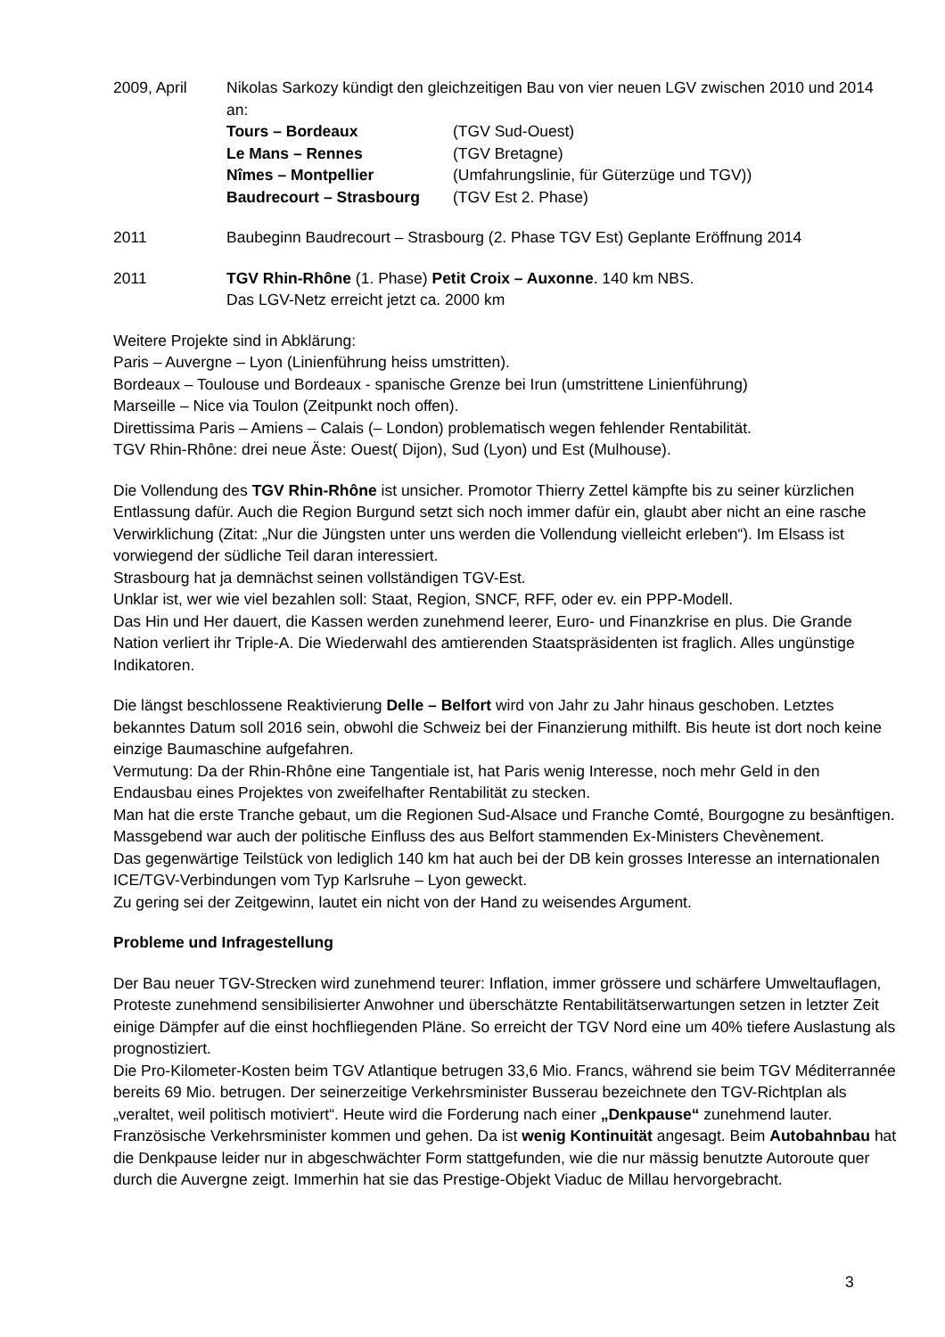2009, April Nikolas Sarkozy kündigt den gleichzeitigen Bau von vier neuen LGV zwischen 2010 und 2014 an:
Tours – Bordeaux (TGV Sud-Ouest)
Le Mans – Rennes (TGV Bretagne)
Nîmes – Montpellier (Umfahrungslinie, für Güterzüge und TGV))
Baudrecourt – Strasbourg (TGV Est 2. Phase)
2011 Baubeginn Baudrecourt – Strasbourg (2. Phase TGV Est) Geplante Eröffnung 2014
2011 TGV Rhin-Rhône (1. Phase) Petit Croix – Auxonne. 140 km NBS.
Das LGV-Netz erreicht jetzt ca. 2000 km
Weitere Projekte sind in Abklärung:
Paris – Auvergne – Lyon (Linienführung heiss umstritten).
Bordeaux – Toulouse und Bordeaux - spanische Grenze bei Irun (umstrittene Linienführung)
Marseille – Nice via Toulon (Zeitpunkt noch offen).
Direttissima Paris – Amiens – Calais (– London) problematisch wegen fehlender Rentabilität.
TGV Rhin-Rhône: drei neue Äste: Ouest( Dijon), Sud (Lyon) und Est (Mulhouse).
Die Vollendung des TGV Rhin-Rhône ist unsicher. Promotor Thierry Zettel kämpfte bis zu seiner kürzlichen Entlassung dafür. Auch die Region Burgund setzt sich noch immer dafür ein, glaubt aber nicht an eine rasche Verwirklichung (Zitat: „Nur die Jüngsten unter uns werden die Vollendung vielleicht erleben“). Im Elsass ist vorwiegend der südliche Teil daran interessiert.
Strasbourg hat ja demnächst seinen vollständigen TGV-Est.
Unklar ist, wer wie viel bezahlen soll: Staat, Region, SNCF, RFF, oder ev. ein PPP-Modell.
Das Hin und Her dauert, die Kassen werden zunehmend leerer, Euro- und Finanzkrise en plus. Die Grande Nation verliert ihr Triple-A. Die Wiederwahl des amtierenden Staatspräsidenten ist fraglich. Alles ungünstige Indikatoren.
Die längst beschlossene Reaktivierung Delle – Belfort wird von Jahr zu Jahr hinaus geschoben. Letztes bekanntes Datum soll 2016 sein, obwohl die Schweiz bei der Finanzierung mithilft. Bis heute ist dort noch keine einzige Baumaschine aufgefahren.
Vermutung: Da der Rhin-Rhône eine Tangentiale ist, hat Paris wenig Interesse, noch mehr Geld in den Endausbau eines Projektes von zweifelhafter Rentabilität zu stecken.
Man hat die erste Tranche gebaut, um die Regionen Sud-Alsace und Franche Comté, Bourgogne zu besänftigen. Massgebend war auch der politische Einfluss des aus Belfort stammenden Ex-Ministers Chevènement.
Das gegenwärtige Teilstück von lediglich 140 km hat auch bei der DB kein grosses Interesse an internationalen ICE/TGV-Verbindungen vom Typ Karlsruhe – Lyon geweckt.
Zu gering sei der Zeitgewinn, lautet ein nicht von der Hand zu weisendes Argument.
Probleme und Infragestellung
Der Bau neuer TGV-Strecken wird zunehmend teurer: Inflation, immer grössere und schärfere Umweltauflagen, Proteste zunehmend sensibilisierter Anwohner und überschätzte Rentabilitätserwartungen setzen in letzter Zeit einige Dämpfer auf die einst hochfliegenden Pläne. So erreicht der TGV Nord eine um 40% tiefere Auslastung als prognostiziert.
Die Pro-Kilometer-Kosten beim TGV Atlantique betrugen 33,6 Mio. Francs, während sie beim TGV Méditerrannée bereits 69 Mio. betrugen. Der seinerzeitige Verkehrsminister Busserau bezeichnete den TGV-Richtplan als „veraltet, weil politisch motiviert“. Heute wird die Forderung nach einer „Denkpause“ zunehmend lauter. Französische Verkehrsminister kommen und gehen. Da ist wenig Kontinuität angesagt. Beim Autobahnbau hat die Denkpause leider nur in abgeschwächter Form stattgefunden, wie die nur mässig benutzte Autoroute quer durch die Auvergne zeigt. Immerhin hat sie das Prestige-Objekt Viaduc de Millau hervorgebracht.
3